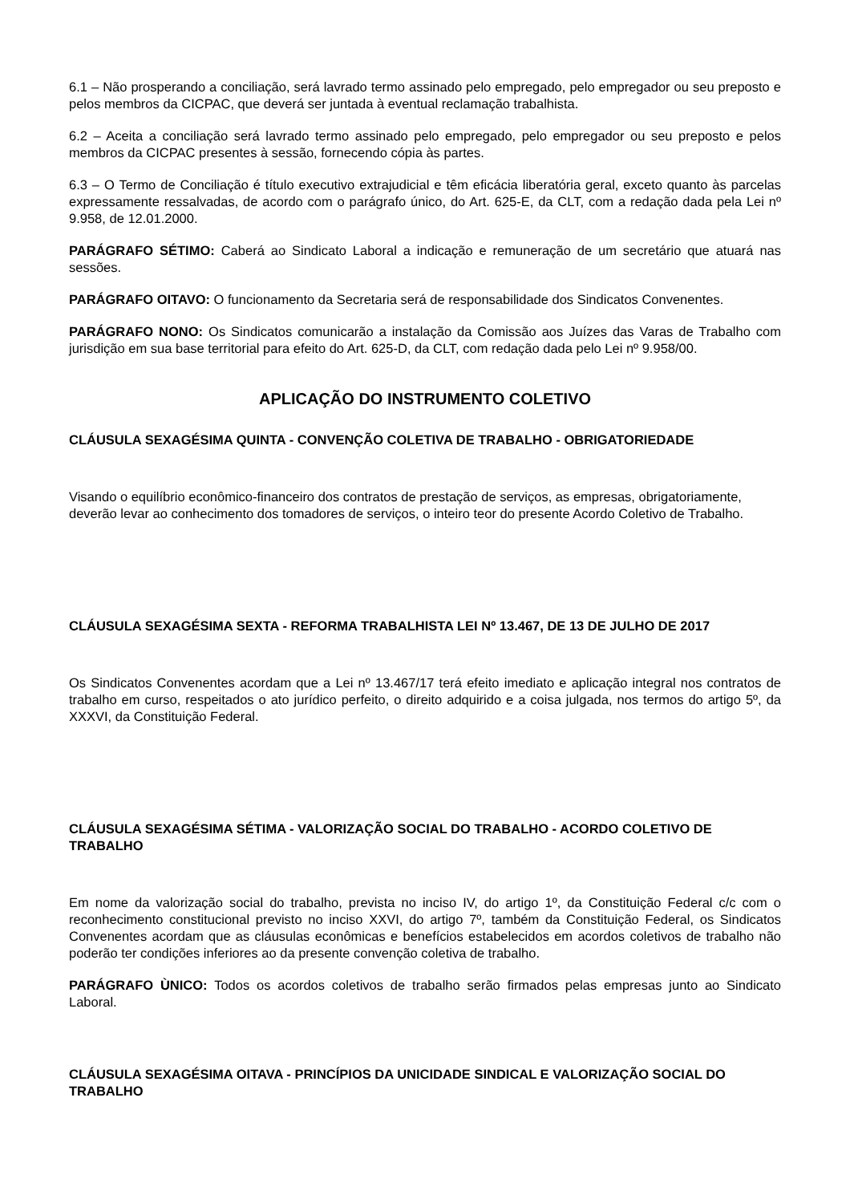6.1 – Não prosperando a conciliação, será lavrado termo assinado pelo empregado, pelo empregador ou seu preposto e pelos membros da CICPAC, que deverá ser juntada à eventual reclamação trabalhista.
6.2 – Aceita a conciliação será lavrado termo assinado pelo empregado, pelo empregador ou seu preposto e pelos membros da CICPAC presentes à sessão, fornecendo cópia às partes.
6.3 – O Termo de Conciliação é título executivo extrajudicial e têm eficácia liberatória geral, exceto quanto às parcelas expressamente ressalvadas, de acordo com o parágrafo único, do Art. 625-E, da CLT, com a redação dada pela Lei nº 9.958, de 12.01.2000.
PARÁGRAFO SÉTIMO: Caberá ao Sindicato Laboral a indicação e remuneração de um secretário que atuará nas sessões.
PARÁGRAFO OITAVO: O funcionamento da Secretaria será de responsabilidade dos Sindicatos Convenentes.
PARÁGRAFO NONO: Os Sindicatos comunicarão a instalação da Comissão aos Juízes das Varas de Trabalho com jurisdição em sua base territorial para efeito do Art. 625-D, da CLT, com redação dada pelo Lei nº 9.958/00.
APLICAÇÃO DO INSTRUMENTO COLETIVO
CLÁUSULA SEXAGÉSIMA QUINTA - CONVENÇÃO COLETIVA DE TRABALHO - OBRIGATORIEDADE
Visando o equilíbrio econômico-financeiro dos contratos de prestação de serviços, as empresas, obrigatoriamente, deverão levar ao conhecimento dos tomadores de serviços, o inteiro teor do presente Acordo Coletivo de Trabalho.
CLÁUSULA SEXAGÉSIMA SEXTA - REFORMA TRABALHISTA LEI Nº 13.467, DE 13 DE JULHO DE 2017
Os Sindicatos Convenentes acordam que a Lei nº 13.467/17 terá efeito imediato e aplicação integral nos contratos de trabalho em curso, respeitados o ato jurídico perfeito, o direito adquirido e a coisa julgada, nos termos do artigo 5º, da XXXVI, da Constituição Federal.
CLÁUSULA SEXAGÉSIMA SÉTIMA - VALORIZAÇÃO SOCIAL DO TRABALHO - ACORDO COLETIVO DE TRABALHO
Em nome da valorização social do trabalho, prevista no inciso IV, do artigo 1º, da Constituição Federal c/c com o reconhecimento constitucional previsto no inciso XXVI, do artigo 7º, também da Constituição Federal, os Sindicatos Convenentes acordam que as cláusulas econômicas e benefícios estabelecidos em acordos coletivos de trabalho não poderão ter condições inferiores ao da presente convenção coletiva de trabalho.
PARÁGRAFO ÙNICO: Todos os acordos coletivos de trabalho serão firmados pelas empresas junto ao Sindicato Laboral.
CLÁUSULA SEXAGÉSIMA OITAVA - PRINCÍPIOS DA UNICIDADE SINDICAL E VALORIZAÇÃO SOCIAL DO TRABALHO